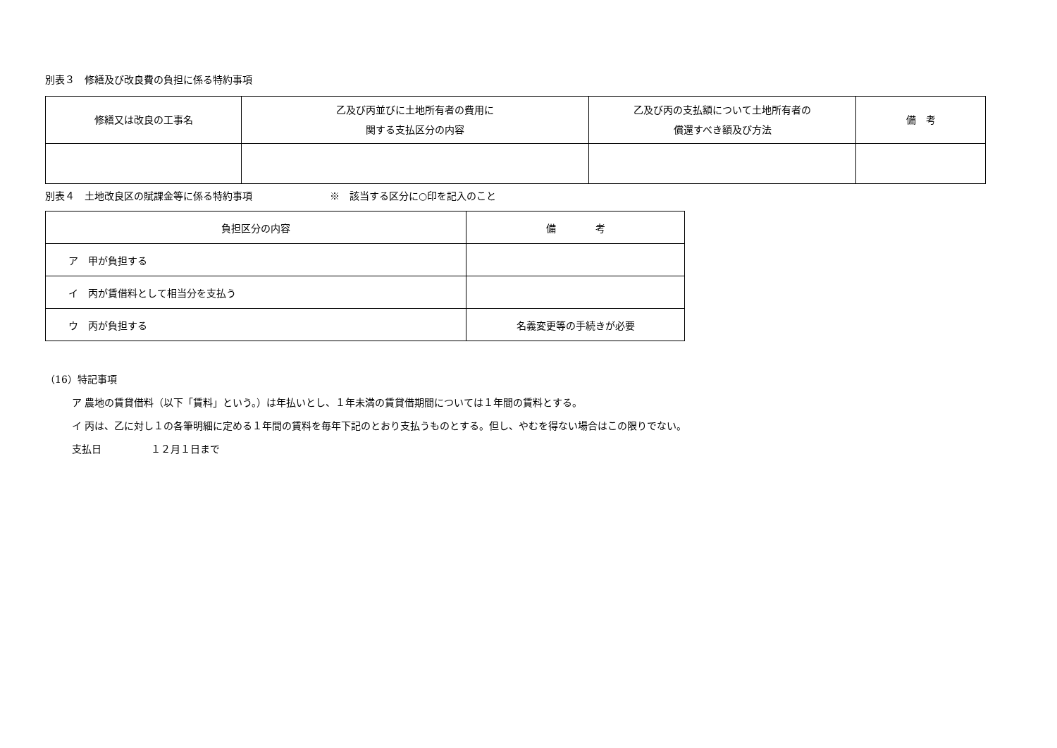別表３　修繕及び改良費の負担に係る特約事項
| 修繕又は改良の工事名 | 乙及び丙並びに土地所有者の費用に 関する支払区分の内容 | 乙及び丙の支払額について土地所有者の 償還すべき額及び方法 | 備 考 |
| --- | --- | --- | --- |
別表４　土地改良区の賦課金等に係る特約事項 ※　該当する区分に○印を記入のこと
| 負担区分の内容 | 備 考 |
| --- | --- |
| ア 甲が負担する | |
| イ 丙が賃借料として相当分を支払う | |
| ウ 丙が負担する | 名義変更等の手続きが必要 |
（16）特記事項
ア 農地の賃貸借料（以下「賃料」という。）は年払いとし、１年未満の賃貸借期間については１年間の賃料とする。
イ 丙は、乙に対し１の各筆明細に定める１年間の賃料を毎年下記のとおり支払うものとする。但し、やむを得ない場合はこの限りでない。
支払日 １２月１日まで